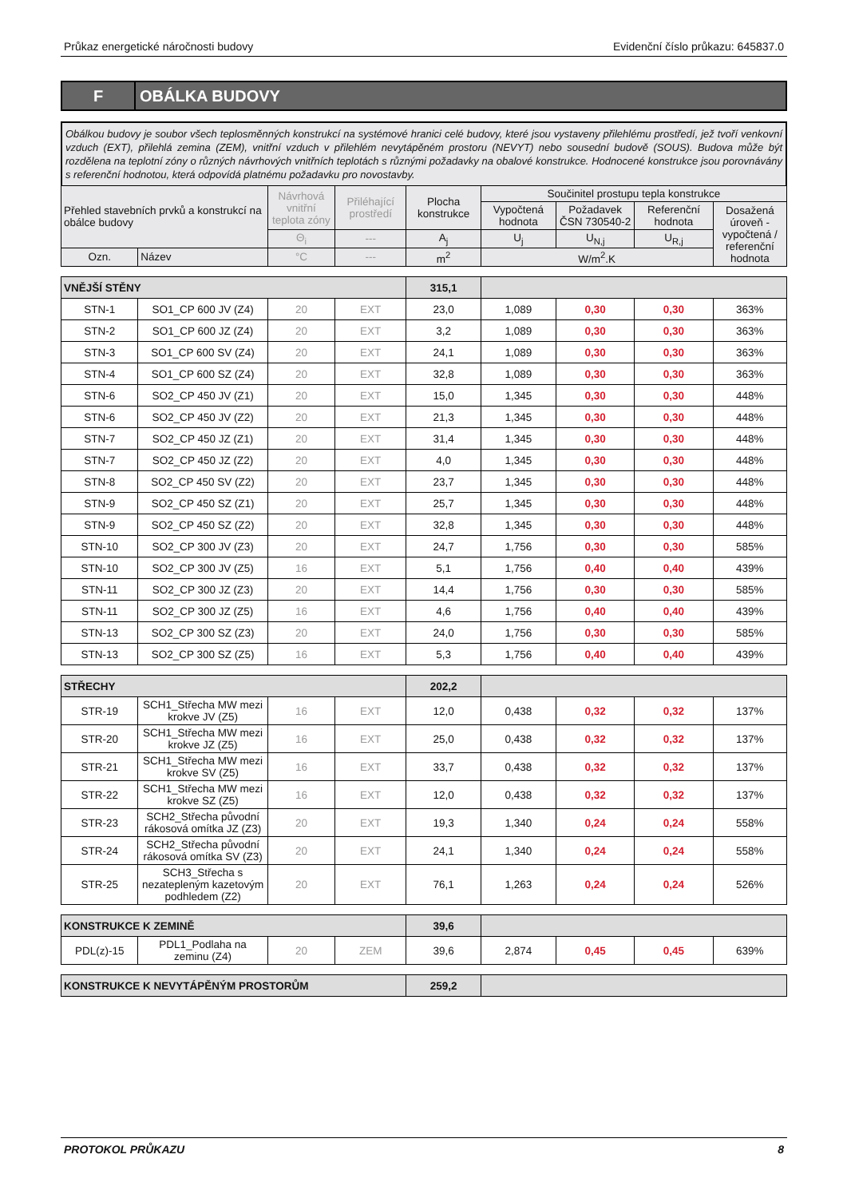Průkaz energetické náročnosti budovy Evidenční číslo průkazu: 645837.0
F
OBÁLKA BUDOVY
Obálkou budovy je soubor všech teplosměnných konstrukcí na systémové hranici celé budovy, které jsou vystaveny přilehlému prostředí, jež tvoří venkovní vzduch (EXT), přilehlá zemina (ZEM), vnitřní vzduch v přilehlém nevytápěném prostoru (NEVYT) nebo sousední budově (SOUS). Budova může být rozdělena na teplotní zóny o různých návrhových vnitřních teplotách s různými požadavky na obalové konstrukce. Hodnocené konstrukce jsou porovnávány s referenční hodnotou, která odpovídá platnému požadavku pro novostavby.
| Přehled stavebních prvků a konstrukcí na obálce budovy | | Návrhová vnitřní teplota zóny | Přiléhající prostředí | Plocha konstrukce | Součinitel prostupu tepla konstrukce | | | |
| --- | --- | --- | --- | --- | --- | --- | --- | --- |
| | | | | | Vypočtená hodnota | Požadavek ČSN 730540-2 | Referenční hodnota | Dosažená úroveň - vypočtená / referenční hodnota |
| | | Θ<sub>i</sub> | --- | A<sub>j</sub> | U<sub>j</sub> | U<sub>N,j</sub> | U<sub>R,j</sub> | |
| Ozn. | Název | °C | --- | m<sup>2</sup> | W/m<sup>2</sup>.K | | | |
| VNĚJŠÍ STĚNY | | | | 315,1 | | | | |
| STN-1 | SO1_CP 600 JV (Z4) | 20 | EXT | 23,0 | 1,089 | 0,30 | 0,30 | 363% |
| STN-2 | SO1_CP 600 JZ (Z4) | 20 | EXT | 3,2 | 1,089 | 0,30 | 0,30 | 363% |
| STN-3 | SO1_CP 600 SV (Z4) | 20 | EXT | 24,1 | 1,089 | 0,30 | 0,30 | 363% |
| STN-4 | SO1_CP 600 SZ (Z4) | 20 | EXT | 32,8 | 1,089 | 0,30 | 0,30 | 363% |
| STN-6 | SO2_CP 450 JV (Z1) | 20 | EXT | 15,0 | 1,345 | 0,30 | 0,30 | 448% |
| STN-6 | SO2_CP 450 JV (Z2) | 20 | EXT | 21,3 | 1,345 | 0,30 | 0,30 | 448% |
| STN-7 | SO2_CP 450 JZ (Z1) | 20 | EXT | 31,4 | 1,345 | 0,30 | 0,30 | 448% |
| STN-7 | SO2_CP 450 JZ (Z2) | 20 | EXT | 4,0 | 1,345 | 0,30 | 0,30 | 448% |
| STN-8 | SO2_CP 450 SV (Z2) | 20 | EXT | 23,7 | 1,345 | 0,30 | 0,30 | 448% |
| STN-9 | SO2_CP 450 SZ (Z1) | 20 | EXT | 25,7 | 1,345 | 0,30 | 0,30 | 448% |
| STN-9 | SO2_CP 450 SZ (Z2) | 20 | EXT | 32,8 | 1,345 | 0,30 | 0,30 | 448% |
| STN-10 | SO2_CP 300 JV (Z3) | 20 | EXT | 24,7 | 1,756 | 0,30 | 0,30 | 585% |
| STN-10 | SO2_CP 300 JV (Z5) | 16 | EXT | 5,1 | 1,756 | 0,40 | 0,40 | 439% |
| STN-11 | SO2_CP 300 JZ (Z3) | 20 | EXT | 14,4 | 1,756 | 0,30 | 0,30 | 585% |
| STN-11 | SO2_CP 300 JZ (Z5) | 16 | EXT | 4,6 | 1,756 | 0,40 | 0,40 | 439% |
| STN-13 | SO2_CP 300 SZ (Z3) | 20 | EXT | 24,0 | 1,756 | 0,30 | 0,30 | 585% |
| STN-13 | SO2_CP 300 SZ (Z5) | 16 | EXT | 5,3 | 1,756 | 0,40 | 0,40 | 439% |
| STŘECHY | | | | 202,2 | | | | |
| STR-19 | SCH1_Střecha MW mezi krokve JV (Z5) | 16 | EXT | 12,0 | 0,438 | 0,32 | 0,32 | 137% |
| STR-20 | SCH1_Střecha MW mezi krokve JZ (Z5) | 16 | EXT | 25,0 | 0,438 | 0,32 | 0,32 | 137% |
| STR-21 | SCH1_Střecha MW mezi krokve SV (Z5) | 16 | EXT | 33,7 | 0,438 | 0,32 | 0,32 | 137% |
| STR-22 | SCH1_Střecha MW mezi krokve SZ (Z5) | 16 | EXT | 12,0 | 0,438 | 0,32 | 0,32 | 137% |
| STR-23 | SCH2_Střecha původní rákosová omítka JZ (Z3) | 20 | EXT | 19,3 | 1,340 | 0,24 | 0,24 | 558% |
| STR-24 | SCH2_Střecha původní rákosová omítka SV (Z3) | 20 | EXT | 24,1 | 1,340 | 0,24 | 0,24 | 558% |
| STR-25 | SCH3_Střecha s nezatepleným kazetovým podhledem (Z2) | 20 | EXT | 76,1 | 1,263 | 0,24 | 0,24 | 526% |
| KONSTRUKCE K ZEMINĚ | | | | 39,6 | | | | |
| PDL(z)-15 | PDL1_Podlaha na zeminu (Z4) | 20 | ZEM | 39,6 | 2,874 | 0,45 | 0,45 | 639% |
| KONSTRUKCE K NEVYTÁPĚNÝM PROSTORŮM | 259,2 | |
PROTOKOL PRŮKAZU 8